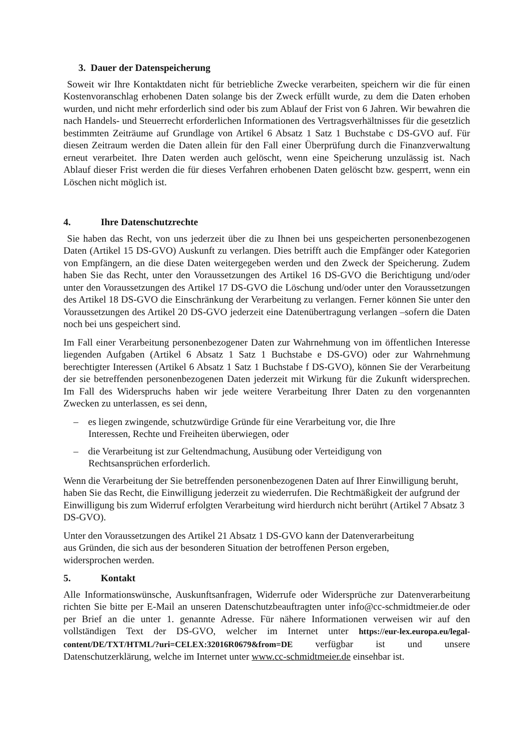3. Dauer der Datenspeicherung
Soweit wir Ihre Kontaktdaten nicht für betriebliche Zwecke verarbeiten, speichern wir die für einen Kostenvoranschlag erhobenen Daten solange bis der Zweck erfüllt wurde, zu dem die Daten erhoben wurden, und nicht mehr erforderlich sind oder bis zum Ablauf der Frist von 6 Jahren. Wir bewahren die nach Handels- und Steuerrecht erforderlichen Informationen des Vertragsverhältnisses für die gesetzlich bestimmten Zeiträume auf Grundlage von Artikel 6 Absatz 1 Satz 1 Buchstabe c DS-GVO auf. Für diesen Zeitraum werden die Daten allein für den Fall einer Überprüfung durch die Finanzverwaltung erneut verarbeitet. Ihre Daten werden auch gelöscht, wenn eine Speicherung unzulässig ist. Nach Ablauf dieser Frist werden die für dieses Verfahren erhobenen Daten gelöscht bzw. gesperrt, wenn ein Löschen nicht möglich ist.
4. Ihre Datenschutzrechte
Sie haben das Recht, von uns jederzeit über die zu Ihnen bei uns gespeicherten personenbezogenen Daten (Artikel 15 DS-GVO) Auskunft zu verlangen. Dies betrifft auch die Empfänger oder Kategorien von Empfängern, an die diese Daten weitergegeben werden und den Zweck der Speicherung. Zudem haben Sie das Recht, unter den Voraussetzungen des Artikel 16 DS-GVO die Berichtigung und/oder unter den Voraussetzungen des Artikel 17 DS-GVO die Löschung und/oder unter den Voraussetzungen des Artikel 18 DS-GVO die Einschränkung der Verarbeitung zu verlangen. Ferner können Sie unter den Voraussetzungen des Artikel 20 DS-GVO jederzeit eine Datenübertragung verlangen –sofern die Daten noch bei uns gespeichert sind.
Im Fall einer Verarbeitung personenbezogener Daten zur Wahrnehmung von im öffentlichen Interesse liegenden Aufgaben (Artikel 6 Absatz 1 Satz 1 Buchstabe e DS-GVO) oder zur Wahrnehmung berechtigter Interessen (Artikel 6 Absatz 1 Satz 1 Buchstabe f DS-GVO), können Sie der Verarbeitung der sie betreffenden personenbezogenen Daten jederzeit mit Wirkung für die Zukunft widersprechen. Im Fall des Widerspruchs haben wir jede weitere Verarbeitung Ihrer Daten zu den vorgenannten Zwecken zu unterlassen, es sei denn,
– es liegen zwingende, schutzwürdige Gründe für eine Verarbeitung vor, die Ihre
Interessen, Rechte und Freiheiten überwiegen, oder
– die Verarbeitung ist zur Geltendmachung, Ausübung oder Verteidigung von
Rechtsansprüchen erforderlich.
Wenn die Verarbeitung der Sie betreffenden personenbezogenen Daten auf Ihrer Einwilligung beruht, haben Sie das Recht, die Einwilligung jederzeit zu wiederrufen. Die Rechtmäßigkeit der aufgrund der Einwilligung bis zum Widerruf erfolgten Verarbeitung wird hierdurch nicht berührt (Artikel 7 Absatz 3 DS-GVO).
Unter den Voraussetzungen des Artikel 21 Absatz 1 DS-GVO kann der Datenverarbeitung
aus Gründen, die sich aus der besonderen Situation der betroffenen Person ergeben,
widersprochen werden.
5. Kontakt
Alle Informationswünsche, Auskunftsanfragen, Widerrufe oder Widersprüche zur Datenverarbeitung richten Sie bitte per E-Mail an unseren Datenschutzbeauftragten unter info@cc-schmidtmeier.de oder per Brief an die unter 1. genannte Adresse. Für nähere Informationen verweisen wir auf den vollständigen Text der DS-GVO, welcher im Internet unter https://eur-lex.europa.eu/legal-content/DE/TXT/HTML/?uri=CELEX:32016R0679&from=DE verfügbar ist und unsere Datenschutzerklärung, welche im Internet unter www.cc-schmidtmeier.de einsehbar ist.